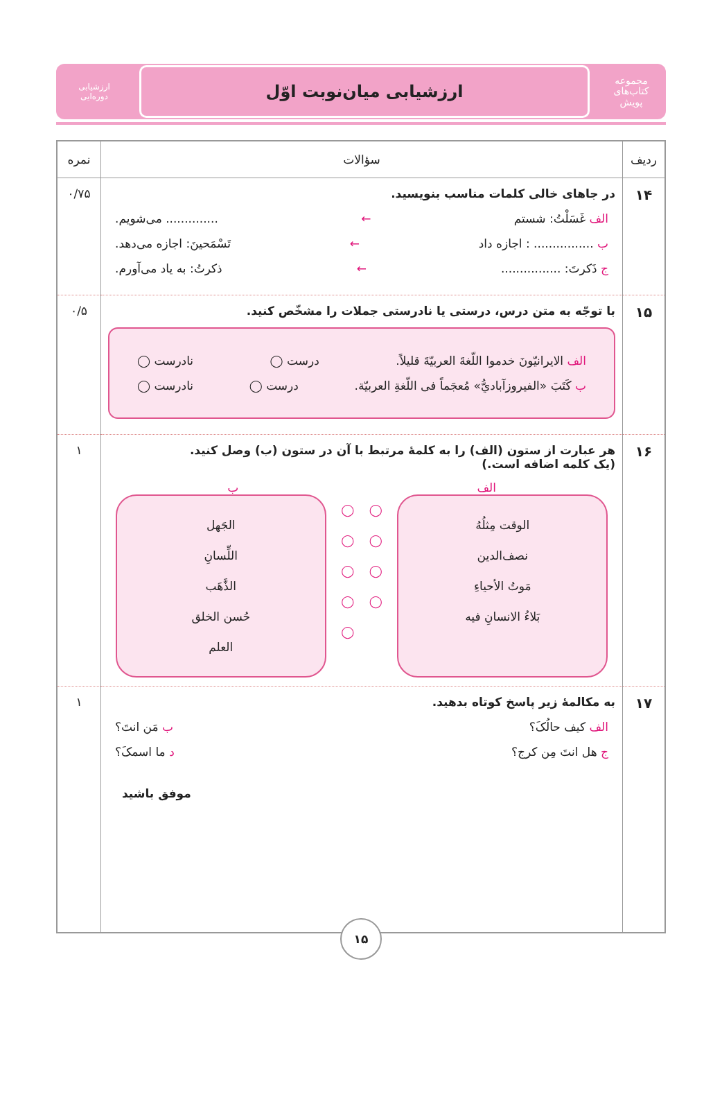مجموعه کتاب‌های
پویش
ارزشیابی میان‌نوبت اوّل
ارزشیابی
دوره‌ایی
| ردیف | سؤالات | نمره |
| --- | --- | --- |
| ۱۴ | در جاهای خالی کلمات مناسب بنویسید. الف غَسَلْتُ: شستم ← .............. می‌شویم. ب ................ : اجازه داد ← تَسْمَحینَ: اجازه می‌دهد. ج ذَکرتَ: ................ ← ذکرتُ: به یاد می‌آورم. | ۰/۷۵ |
| ۱۵ | با توجّه به متن درس، درستی یا نادرستی جملات را مشخّص کنید. الف الایرانیّونَ خدموا اللّغةَ العربیّةَ قلیلاً. درست ◯ نادرست ◯ ب کَتَبَ «الفیروزآباديُّ» مُعجَماً فی اللّغةِ العربیّة. درست ◯ نادرست ◯ | ۰/۵ |
| ۱۶ | هر عبارت از ستون (الف) را به کلمهٔ مرتبط با آن در ستون (ب) وصل کنید. (یک کلمه اضافه است.) الف ب الوقت مِثلُهُ نصف‌الدین مَوتُ الأحیاءِ بَلاءُ الانسانِ فیه ◯ ◯ ◯ ◯ ◯ ◯ ◯ ◯ ◯ الجَهل اللِّسانِ الذَّهَب حُسن الخلق العلم | ۱ |
| ۱۷ | به مکالمهٔ زیر پاسخ کوتاه بدهید. الف کیف حالُکَ؟ ب مَن انتَ؟ ج هل انتَ مِن کرج؟ د ما اسمکَ؟ موفق باشید | ۱ |
۱۵